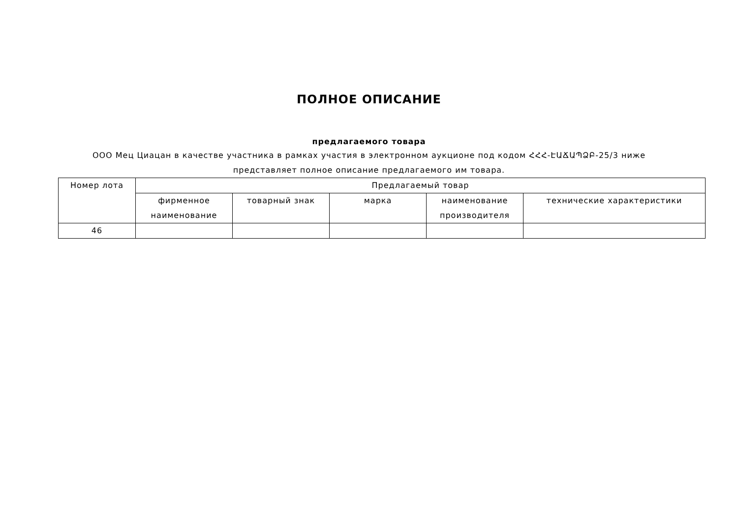ПОЛНОЕ ОПИСАНИЕ
предлагаемого товара
ООО Мец Циацан в качестве участника в рамках участия в электронном аукционе под кодом ՀՀՀ-ԷԱՃԱՊՁԲ-25/3 ниже представляет полное описание предлагаемого им товара.
| Номер лота | Предлагаемый товар | | | | |
| --- | --- | --- | --- | --- | --- |
| | фирменное наименование | товарный знак | марка | наименование производителя | технические характеристики |
| 46 | | | | | |